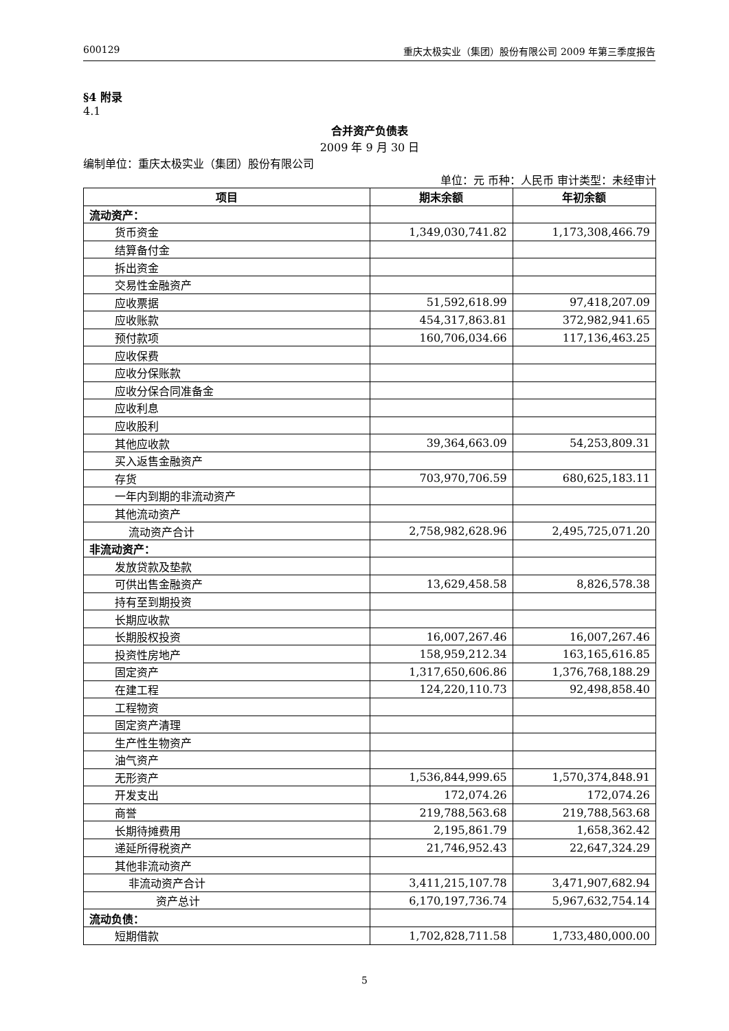600129 重庆太极实业（集团）股份有限公司 2009 年第三季度报告
§4 附录
4.1
合并资产负债表
2009 年 9 月 30 日
编制单位：重庆太极实业（集团）股份有限公司
单位：元 币种：人民币 审计类型：未经审计
| 项目 | 期末余额 | 年初余额 |
| --- | --- | --- |
| 流动资产： | | |
| 货币资金 | 1,349,030,741.82 | 1,173,308,466.79 |
| 结算备付金 | | |
| 拆出资金 | | |
| 交易性金融资产 | | |
| 应收票据 | 51,592,618.99 | 97,418,207.09 |
| 应收账款 | 454,317,863.81 | 372,982,941.65 |
| 预付款项 | 160,706,034.66 | 117,136,463.25 |
| 应收保费 | | |
| 应收分保账款 | | |
| 应收分保合同准备金 | | |
| 应收利息 | | |
| 应收股利 | | |
| 其他应收款 | 39,364,663.09 | 54,253,809.31 |
| 买入返售金融资产 | | |
| 存货 | 703,970,706.59 | 680,625,183.11 |
| 一年内到期的非流动资产 | | |
| 其他流动资产 | | |
| 流动资产合计 | 2,758,982,628.96 | 2,495,725,071.20 |
| 非流动资产： | | |
| 发放贷款及垫款 | | |
| 可供出售金融资产 | 13,629,458.58 | 8,826,578.38 |
| 持有至到期投资 | | |
| 长期应收款 | | |
| 长期股权投资 | 16,007,267.46 | 16,007,267.46 |
| 投资性房地产 | 158,959,212.34 | 163,165,616.85 |
| 固定资产 | 1,317,650,606.86 | 1,376,768,188.29 |
| 在建工程 | 124,220,110.73 | 92,498,858.40 |
| 工程物资 | | |
| 固定资产清理 | | |
| 生产性生物资产 | | |
| 油气资产 | | |
| 无形资产 | 1,536,844,999.65 | 1,570,374,848.91 |
| 开发支出 | 172,074.26 | 172,074.26 |
| 商誉 | 219,788,563.68 | 219,788,563.68 |
| 长期待摊费用 | 2,195,861.79 | 1,658,362.42 |
| 递延所得税资产 | 21,746,952.43 | 22,647,324.29 |
| 其他非流动资产 | | |
| 非流动资产合计 | 3,411,215,107.78 | 3,471,907,682.94 |
| 资产总计 | 6,170,197,736.74 | 5,967,632,754.14 |
| 流动负债： | | |
| 短期借款 | 1,702,828,711.58 | 1,733,480,000.00 |
5